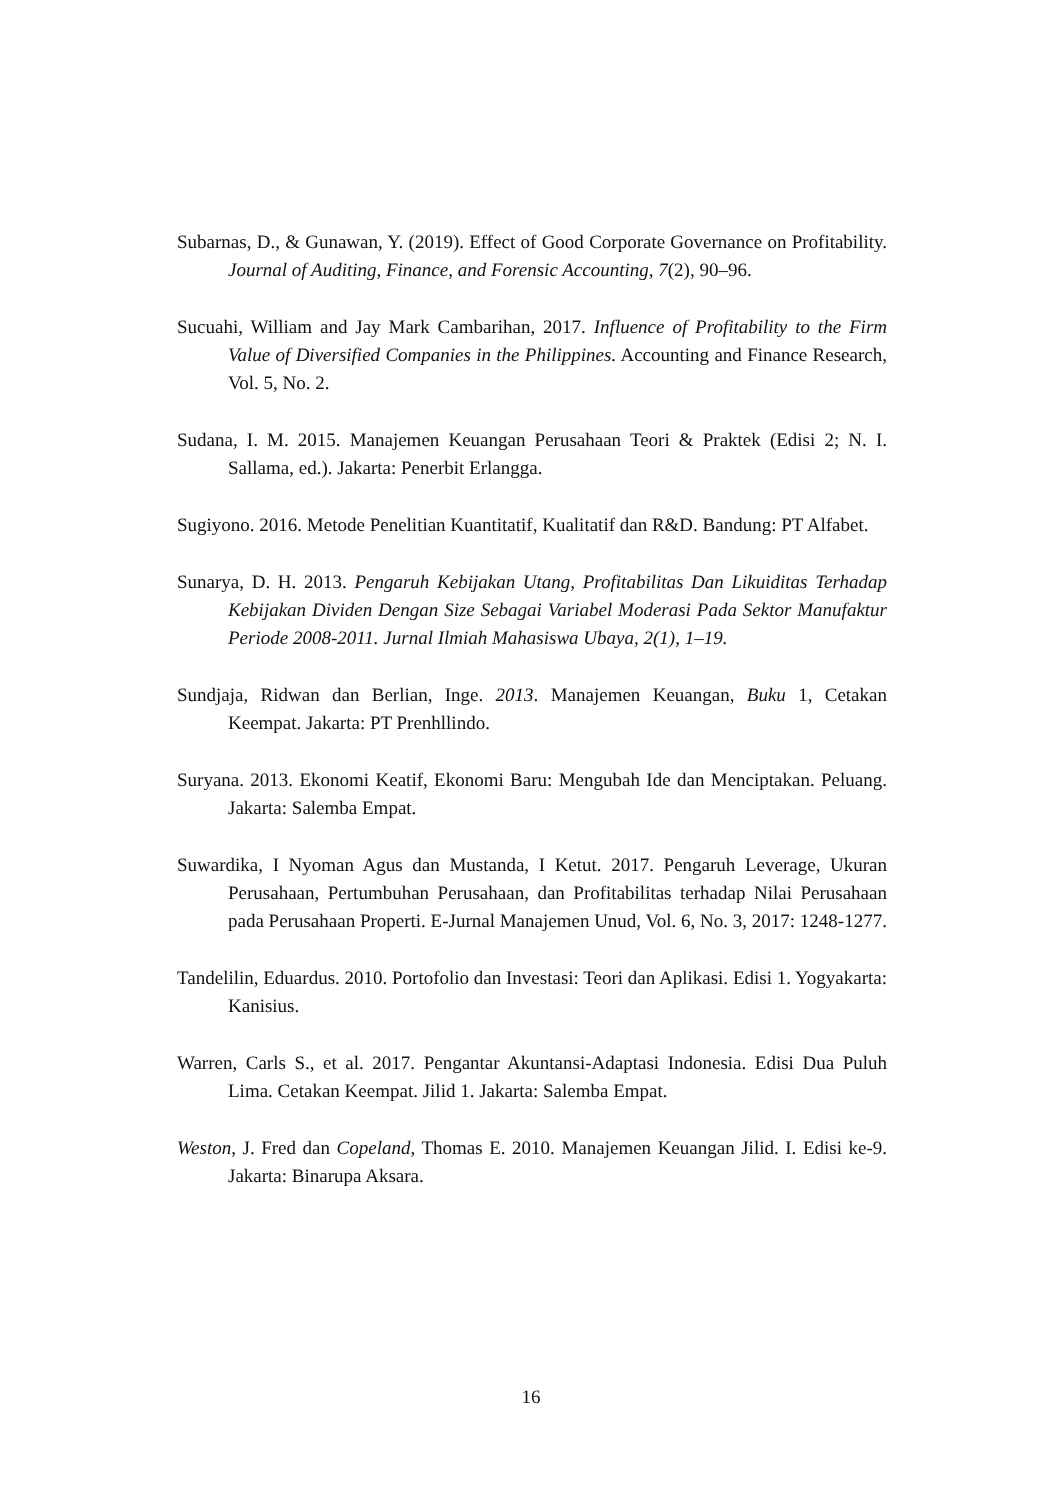Subarnas, D., & Gunawan, Y. (2019). Effect of Good Corporate Governance on Profitability. Journal of Auditing, Finance, and Forensic Accounting, 7(2), 90–96.
Sucuahi, William and Jay Mark Cambarihan, 2017. Influence of Profitability to the Firm Value of Diversified Companies in the Philippines. Accounting and Finance Research, Vol. 5, No. 2.
Sudana, I. M. 2015. Manajemen Keuangan Perusahaan Teori & Praktek (Edisi 2; N. I. Sallama, ed.). Jakarta: Penerbit Erlangga.
Sugiyono. 2016. Metode Penelitian Kuantitatif, Kualitatif dan R&D. Bandung: PT Alfabet.
Sunarya, D. H. 2013. Pengaruh Kebijakan Utang, Profitabilitas Dan Likuiditas Terhadap Kebijakan Dividen Dengan Size Sebagai Variabel Moderasi Pada Sektor Manufaktur Periode 2008-2011. Jurnal Ilmiah Mahasiswa Ubaya, 2(1), 1–19.
Sundjaja, Ridwan dan Berlian, Inge. 2013. Manajemen Keuangan, Buku 1, Cetakan Keempat. Jakarta: PT Prenhllindo.
Suryana. 2013. Ekonomi Keatif, Ekonomi Baru: Mengubah Ide dan Menciptakan. Peluang. Jakarta: Salemba Empat.
Suwardika, I Nyoman Agus dan Mustanda, I Ketut. 2017. Pengaruh Leverage, Ukuran Perusahaan, Pertumbuhan Perusahaan, dan Profitabilitas terhadap Nilai Perusahaan pada Perusahaan Properti. E-Jurnal Manajemen Unud, Vol. 6, No. 3, 2017: 1248-1277.
Tandelilin, Eduardus. 2010. Portofolio dan Investasi: Teori dan Aplikasi. Edisi 1. Yogyakarta: Kanisius.
Warren, Carls S., et al. 2017. Pengantar Akuntansi-Adaptasi Indonesia. Edisi Dua Puluh Lima. Cetakan Keempat. Jilid 1. Jakarta: Salemba Empat.
Weston, J. Fred dan Copeland, Thomas E. 2010. Manajemen Keuangan Jilid. I. Edisi ke-9. Jakarta: Binarupa Aksara.
16